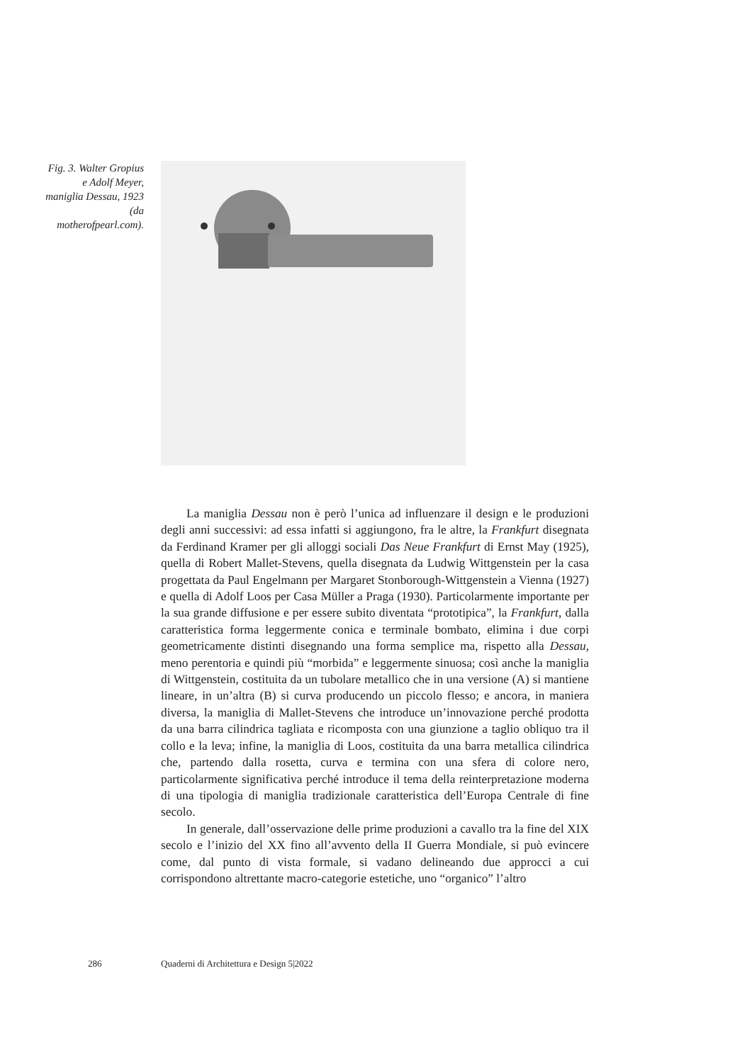Fig. 3. Walter Gropius e Adolf Meyer, maniglia Dessau, 1923 (da motherofpearl.com).
La maniglia Dessau non è però l’unica ad influenzare il design e le produzioni degli anni successivi: ad essa infatti si aggiungono, fra le altre, la Frankfurt disegnata da Ferdinand Kramer per gli alloggi sociali Das Neue Frankfurt di Ernst May (1925), quella di Robert Mallet-Stevens, quella disegnata da Ludwig Wittgenstein per la casa progettata da Paul Engelmann per Margaret Stonborough-Wittgenstein a Vienna (1927) e quella di Adolf Loos per Casa Müller a Praga (1930). Particolarmente importante per la sua grande diffusione e per essere subito diventata “prototipica”, la Frankfurt, dalla caratteristica forma leggermente conica e terminale bombato, elimina i due corpi geometricamente distinti disegnando una forma semplice ma, rispetto alla Dessau, meno perentoria e quindi più “morbida” e leggermente sinuosa; così anche la maniglia di Wittgenstein, costituita da un tubolare metallico che in una versione (A) si mantiene lineare, in un’altra (B) si curva producendo un piccolo flesso; e ancora, in maniera diversa, la maniglia di Mallet-Stevens che introduce un’innovazione perché prodotta da una barra cilindrica tagliata e ricomposta con una giunzione a taglio obliquo tra il collo e la leva; infine, la maniglia di Loos, costituita da una barra metallica cilindrica che, partendo dalla rosetta, curva e termina con una sfera di colore nero, particolarmente significativa perché introduce il tema della reinterpretazione moderna di una tipologia di maniglia tradizionale caratteristica dell’Europa Centrale di fine secolo.
In generale, dall’osservazione delle prime produzioni a cavallo tra la fine del XIX secolo e l’inizio del XX fino all’avvento della II Guerra Mondiale, si può evincere come, dal punto di vista formale, si vadano delineando due approcci a cui corrispondono altrettante macro-categorie estetiche, uno “organico” l’altro
286 Quaderni di Architettura e Design 5|2022